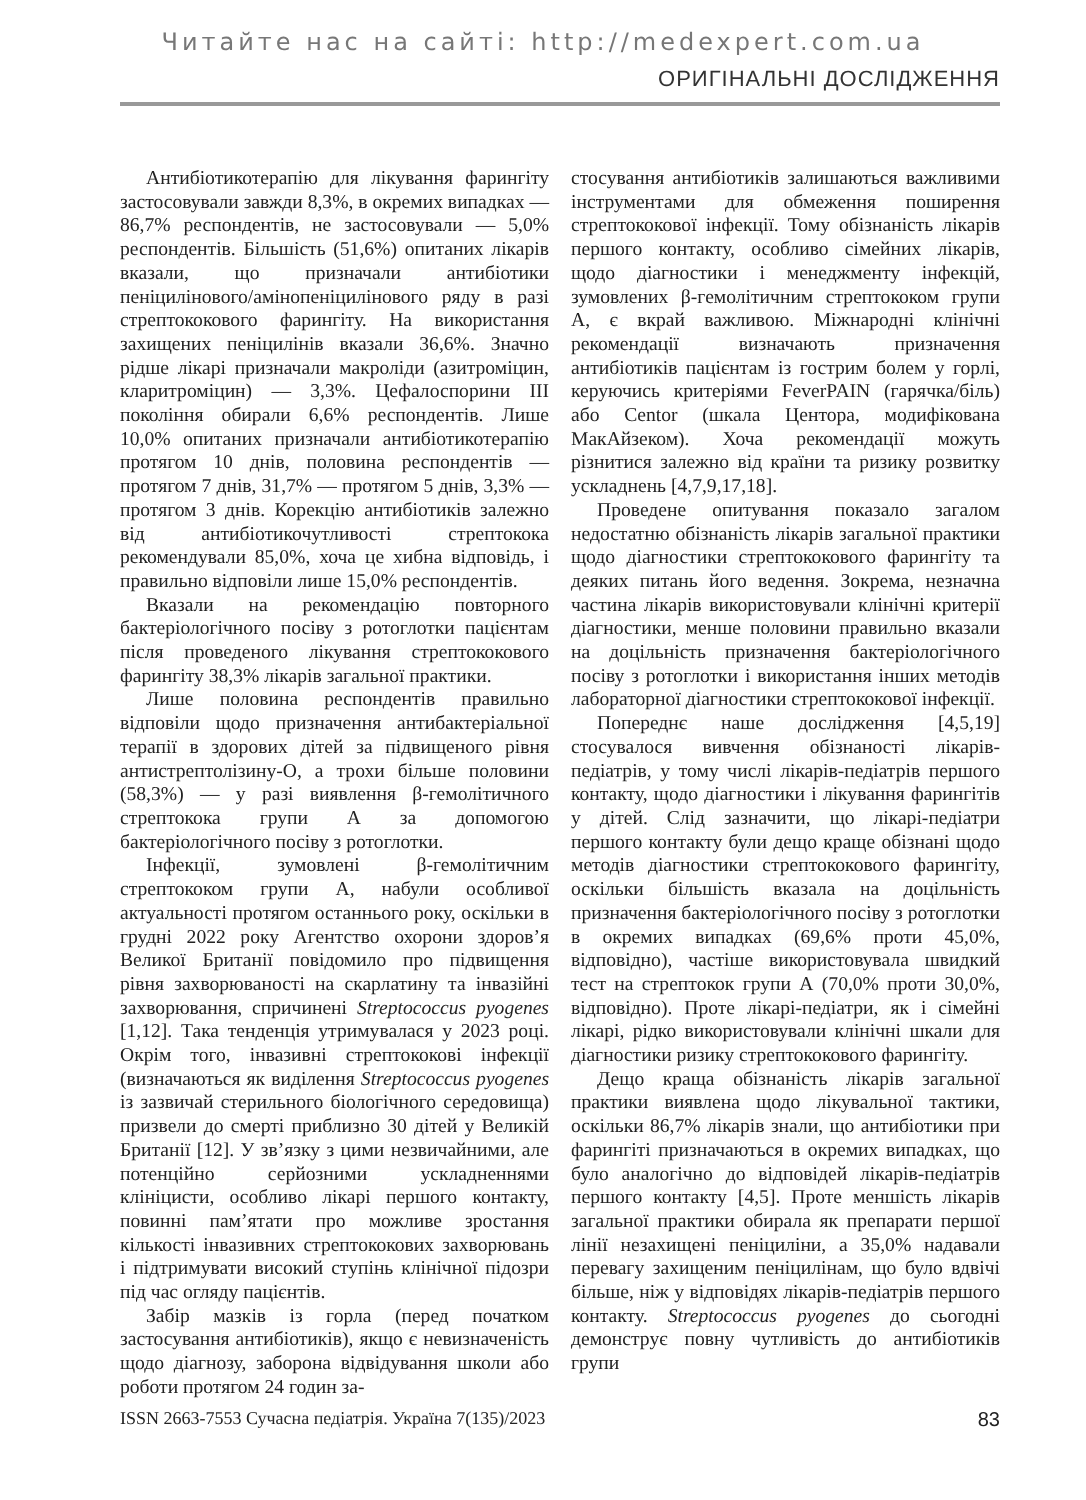Читайте нас на сайті: http://medexpert.com.ua
ОРИГІНАЛЬНІ ДОСЛІДЖЕННЯ
Антибіотикотерапію для лікування фарингіту застосовували завжди 8,3%, в окремих випадках — 86,7% респондентів, не застосовували — 5,0% респондентів. Більшість (51,6%) опитаних лікарів вказали, що призначали антибіотики пеніцилінового/амінопеніцилінового ряду в разі стрептококового фарингіту. На використання захищених пеніцилінів вказали 36,6%. Значно рідше лікарі призначали макроліди (азитроміцин, кларитроміцин) — 3,3%. Цефалоспорини III покоління обирали 6,6% респондентів. Лише 10,0% опитаних призначали антибіотикотерапію протягом 10 днів, половина респондентів — протягом 7 днів, 31,7% — протягом 5 днів, 3,3% — протягом 3 днів. Корекцію антибіотиків залежно від антибіотикочутливості стрептокока рекомендували 85,0%, хоча це хибна відповідь, і правильно відповіли лише 15,0% респондентів.
Вказали на рекомендацію повторного бактеріологічного посіву з ротоглотки пацієнтам після проведеного лікування стрептококового фарингіту 38,3% лікарів загальної практики.
Лише половина респондентів правильно відповіли щодо призначення антибактеріальної терапії в здорових дітей за підвищеного рівня антистрептолізину-О, а трохи більше половини (58,3%) — у разі виявлення β-гемолітичного стрептокока групи А за допомогою бактеріологічного посіву з ротоглотки.
Інфекції, зумовлені β-гемолітичним стрептококом групи А, набули особливої актуальності протягом останнього року, оскільки в грудні 2022 року Агентство охорони здоров’я Великої Британії повідомило про підвищення рівня захворюваності на скарлатину та інвазійні захворювання, спричинені Streptococcus pyogenes [1,12]. Така тенденція утримувалася у 2023 році. Окрім того, інвазивні стрептококові інфекції (визначаються як виділення Streptococcus pyogenes із зазвичай стерильного біологічного середовища) призвели до смерті приблизно 30 дітей у Великій Британії [12]. У зв’язку з цими незвичайними, але потенційно серйозними ускладненнями клініцисти, особливо лікарі першого контакту, повинні пам’ятати про можливе зростання кількості інвазивних стрептококових захворювань і підтримувати високий ступінь клінічної підозри під час огляду пацієнтів.
Забір мазків із горла (перед початком застосування антибіотиків), якщо є невизначеність щодо діагнозу, заборона відвідування школи або роботи протягом 24 годин за-
стосування антибіотиків залишаються важливими інструментами для обмеження поширення стрептококової інфекції. Тому обізнаність лікарів першого контакту, особливо сімейних лікарів, щодо діагностики і менеджменту інфекцій, зумовлених β-гемолітичним стрептококом групи А, є вкрай важливою. Міжнародні клінічні рекомендації визначають призначення антибіотиків пацієнтам із гострим болем у горлі, керуючись критеріями FeverPAIN (гарячка/біль) або Centor (шкала Центора, модифікована МакАйзеком). Хоча рекомендації можуть різнитися залежно від країни та ризику розвитку ускладнень [4,7,9,17,18].
Проведене опитування показало загалом недостатню обізнаність лікарів загальної практики щодо діагностики стрептококового фарингіту та деяких питань його ведення. Зокрема, незначна частина лікарів використовували клінічні критерії діагностики, менше половини правильно вказали на доцільність призначення бактеріологічного посіву з ротоглотки і використання інших методів лабораторної діагностики стрептококової інфекції.
Попереднє наше дослідження [4,5,19] стосувалося вивчення обізнаності лікарів-педіатрів, у тому числі лікарів-педіатрів першого контакту, щодо діагностики і лікування фарингітів у дітей. Слід зазначити, що лікарі-педіатри першого контакту були дещо краще обізнані щодо методів діагностики стрептококового фарингіту, оскільки більшість вказала на доцільність призначення бактеріологічного посіву з ротоглотки в окремих випадках (69,6% проти 45,0%, відповідно), частіше використовувала швидкий тест на стрептокок групи А (70,0% проти 30,0%, відповідно). Проте лікарі-педіатри, як і сімейні лікарі, рідко використовували клінічні шкали для діагностики ризику стрептококового фарингіту.
Дещо краща обізнаність лікарів загальної практики виявлена щодо лікувальної тактики, оскільки 86,7% лікарів знали, що антибіотики при фарингіті призначаються в окремих випадках, що було аналогічно до відповідей лікарів-педіатрів першого контакту [4,5]. Проте меншість лікарів загальної практики обирала як препарати першої лінії незахищені пеніциліни, а 35,0% надавали перевагу захищеним пеніцилінам, що було вдвічі більше, ніж у відповідях лікарів-педіатрів першого контакту. Streptococcus pyogenes до сьогодні демонструє повну чутливість до антибіотиків групи
ISSN 2663-7553 Сучасна педіатрія. Україна 7(135)/2023 83